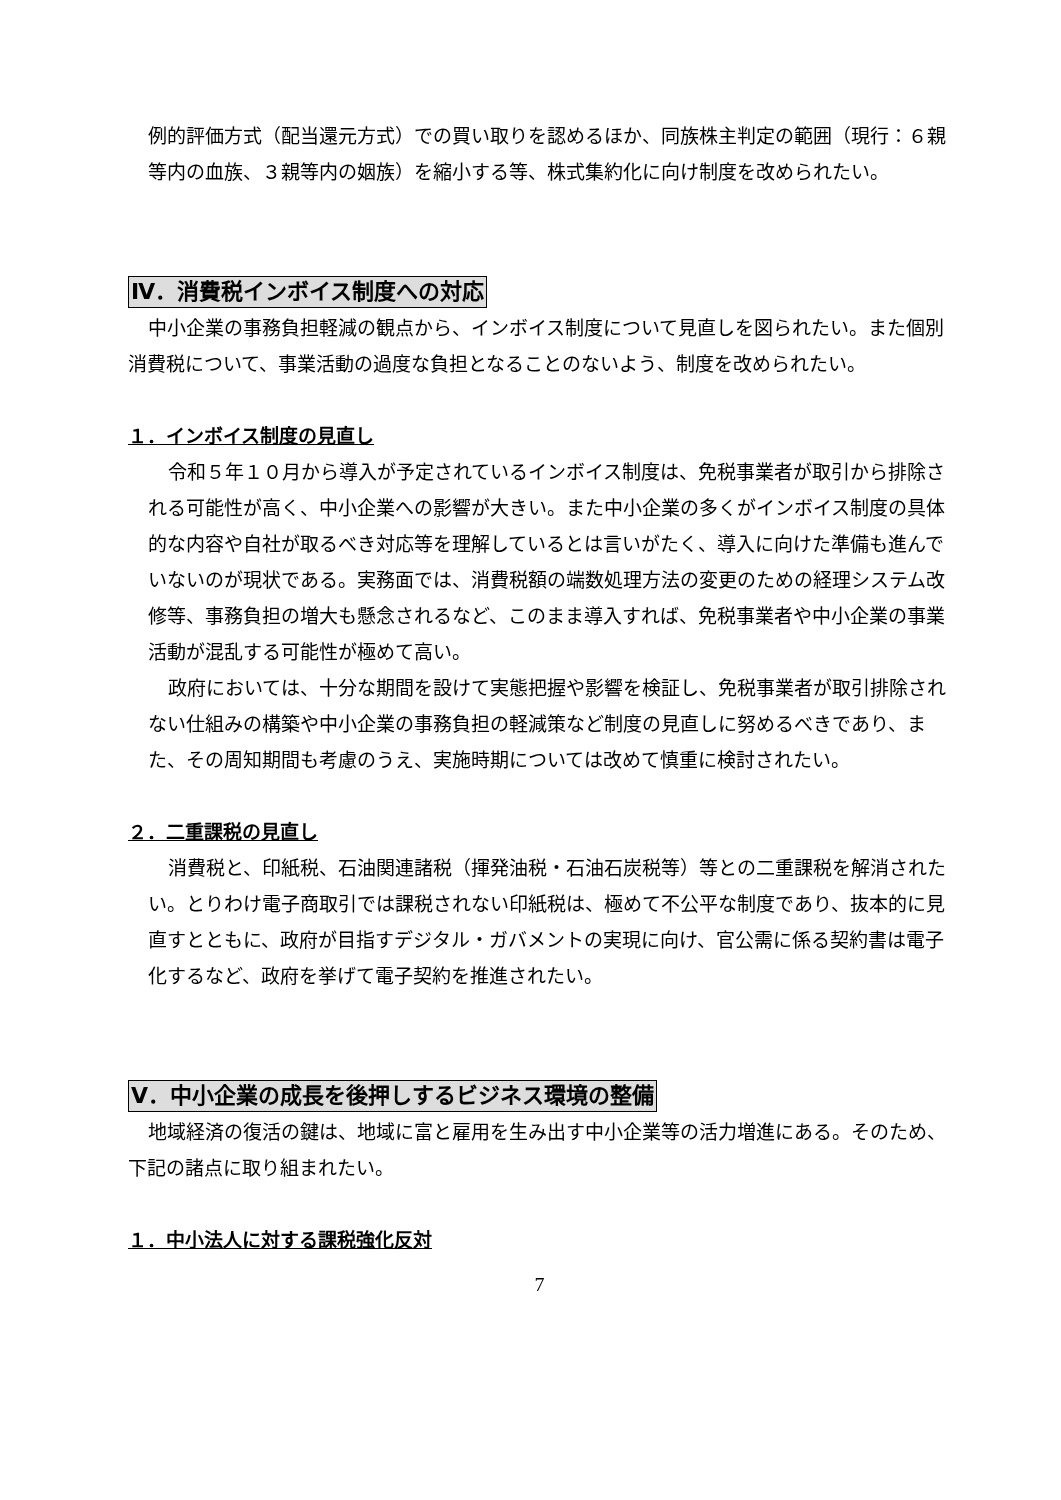例的評価方式（配当還元方式）での買い取りを認めるほか、同族株主判定の範囲（現行：６親等内の血族、３親等内の姻族）を縮小する等、株式集約化に向け制度を改められたい。
Ⅳ．消費税インボイス制度への対応
中小企業の事務負担軽減の観点から、インボイス制度について見直しを図られたい。また個別消費税について、事業活動の過度な負担となることのないよう、制度を改められたい。
１．インボイス制度の見直し
令和５年１０月から導入が予定されているインボイス制度は、免税事業者が取引から排除される可能性が高く、中小企業への影響が大きい。また中小企業の多くがインボイス制度の具体的な内容や自社が取るべき対応等を理解しているとは言いがたく、導入に向けた準備も進んでいないのが現状である。実務面では、消費税額の端数処理方法の変更のための経理システム改修等、事務負担の増大も懸念されるなど、このまま導入すれば、免税事業者や中小企業の事業活動が混乱する可能性が極めて高い。
政府においては、十分な期間を設けて実態把握や影響を検証し、免税事業者が取引排除されない仕組みの構築や中小企業の事務負担の軽減策など制度の見直しに努めるべきであり、また、その周知期間も考慮のうえ、実施時期については改めて慎重に検討されたい。
２．二重課税の見直し
消費税と、印紙税、石油関連諸税（揮発油税・石油石炭税等）等との二重課税を解消されたい。とりわけ電子商取引では課税されない印紙税は、極めて不公平な制度であり、抜本的に見直すとともに、政府が目指すデジタル・ガバメントの実現に向け、官公需に係る契約書は電子化するなど、政府を挙げて電子契約を推進されたい。
Ⅴ．中小企業の成長を後押しするビジネス環境の整備
地域経済の復活の鍵は、地域に富と雇用を生み出す中小企業等の活力増進にある。そのため、下記の諸点に取り組まれたい。
１．中小法人に対する課税強化反対
7